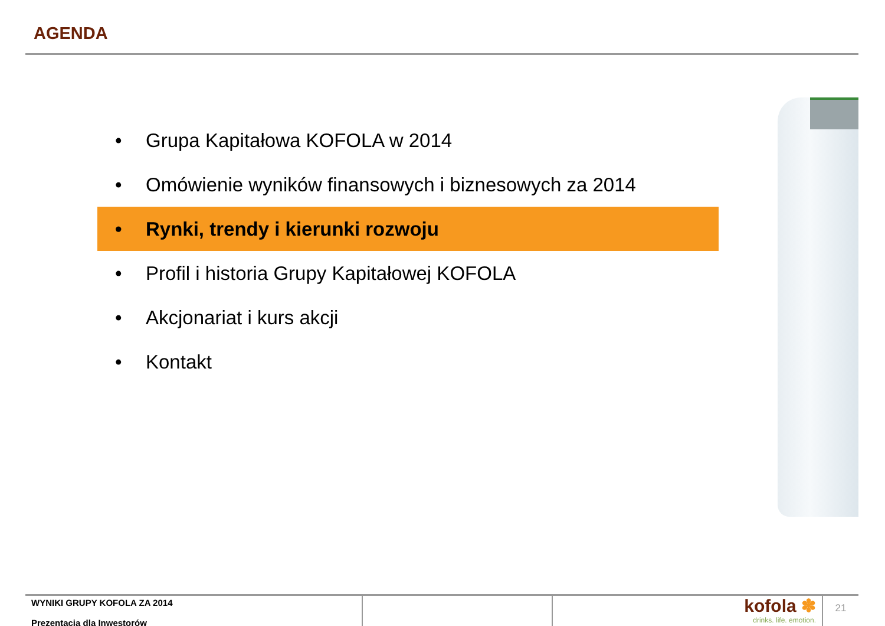AGENDA
• Grupa Kapitałowa KOFOLA w 2014
• Omówienie wyników finansowych i biznesowych za 2014
• Rynki, trendy i kierunki rozwoju
• Profil i historia Grupy Kapitałowej KOFOLA
• Akcjonariat i kurs akcji
• Kontakt
WYNIKI GRUPY KOFOLA ZA 2014
Prezentacja dla Inwestorów
kofola ✽
drinks. life. emotion.
21